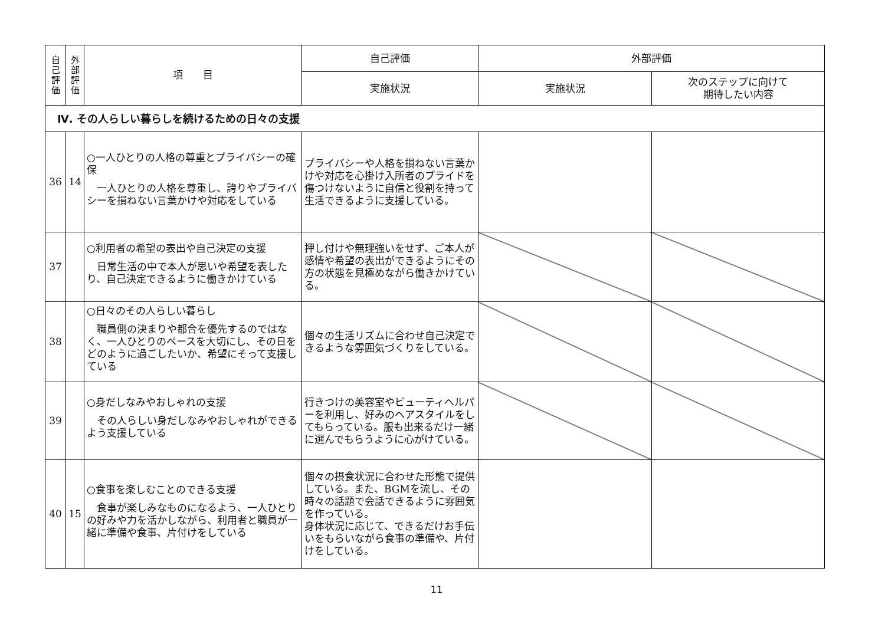| 自己評価 | 外部評価 | 項 目 | 自己評価 | 外部評価 | |
| --- | --- | --- | --- | --- | --- |
| | | | 実施状況 | 実施状況 | 次のステップに向けて 期待したい内容 |
| Ⅳ. その人らしい暮らしを続けるための日々の支援 | | | | | |
| 36 | 14 | ○一人ひとりの人格の尊重とプライバシーの確保 一人ひとりの人格を尊重し、誇りやプライバシーを損ねない言葉かけや対応をしている | プライバシーや人格を損ねない言葉かけや対応を心掛け入所者のプライドを傷つけないように自信と役割を持って生活できるように支援している。 | | |
| 37 | | ○利用者の希望の表出や自己決定の支援 日常生活の中で本人が思いや希望を表したり、自己決定できるように働きかけている | 押し付けや無理強いをせず、ご本人が感情や希望の表出ができるようにその方の状態を見極めながら働きかけている。 | | |
| 38 | | ○日々のその人らしい暮らし 職員側の決まりや都合を優先するのではなく、一人ひとりのペースを大切にし、その日をどのように過ごしたいか、希望にそって支援している | 個々の生活リズムに合わせ自己決定できるような雰囲気づくりをしている。 | | |
| 39 | | ○身だしなみやおしゃれの支援 その人らしい身だしなみやおしゃれができるよう支援している | 行きつけの美容室やビューティヘルパーを利用し、好みのヘアスタイルをしてもらっている。服も出来るだけ一緒に選んでもらうように心がけている。 | | |
| 40 | 15 | ○食事を楽しむことのできる支援 食事が楽しみなものになるよう、一人ひとりの好みや力を活かしながら、利用者と職員が一緒に準備や食事、片付けをしている | 個々の摂食状況に合わせた形態で提供している。また、BGMを流し、その時々の話題で会話できるように雰囲気を作っている。 身体状況に応じて、できるだけお手伝いをもらいながら食事の準備や、片付けをしている。 | | |
11